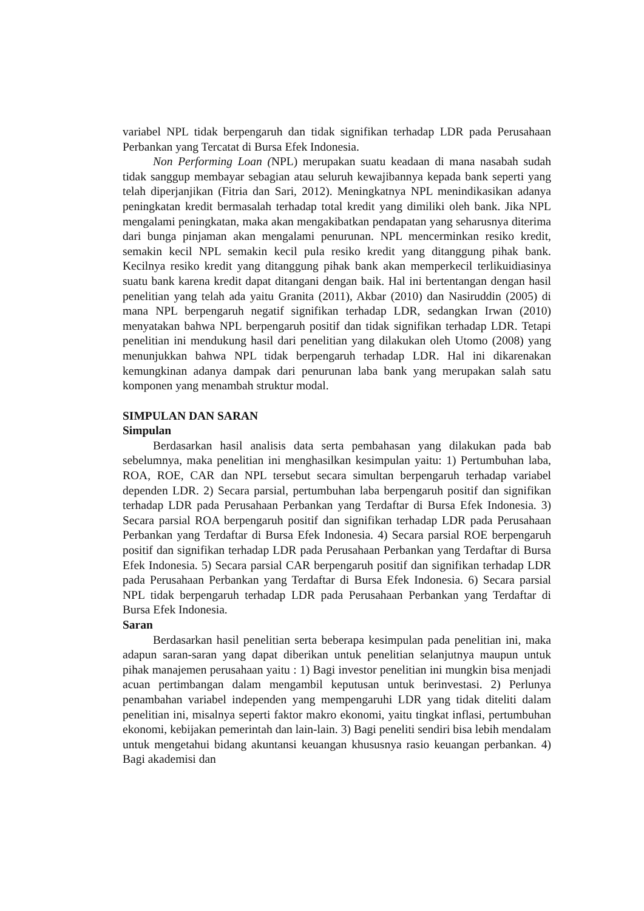variabel NPL tidak berpengaruh dan tidak signifikan terhadap LDR pada Perusahaan Perbankan yang Tercatat di Bursa Efek Indonesia.
Non Performing Loan (NPL) merupakan suatu keadaan di mana nasabah sudah tidak sanggup membayar sebagian atau seluruh kewajibannya kepada bank seperti yang telah diperjanjikan (Fitria dan Sari, 2012). Meningkatnya NPL menindikasikan adanya peningkatan kredit bermasalah terhadap total kredit yang dimiliki oleh bank. Jika NPL mengalami peningkatan, maka akan mengakibatkan pendapatan yang seharusnya diterima dari bunga pinjaman akan mengalami penurunan. NPL mencerminkan resiko kredit, semakin kecil NPL semakin kecil pula resiko kredit yang ditanggung pihak bank. Kecilnya resiko kredit yang ditanggung pihak bank akan memperkecil terlikuidiasinya suatu bank karena kredit dapat ditangani dengan baik. Hal ini bertentangan dengan hasil penelitian yang telah ada yaitu Granita (2011), Akbar (2010) dan Nasiruddin (2005) di mana NPL berpengaruh negatif signifikan terhadap LDR, sedangkan Irwan (2010) menyatakan bahwa NPL berpengaruh positif dan tidak signifikan terhadap LDR. Tetapi penelitian ini mendukung hasil dari penelitian yang dilakukan oleh Utomo (2008) yang menunjukkan bahwa NPL tidak berpengaruh terhadap LDR. Hal ini dikarenakan kemungkinan adanya dampak dari penurunan laba bank yang merupakan salah satu komponen yang menambah struktur modal.
SIMPULAN DAN SARAN
Simpulan
Berdasarkan hasil analisis data serta pembahasan yang dilakukan pada bab sebelumnya, maka penelitian ini menghasilkan kesimpulan yaitu: 1) Pertumbuhan laba, ROA, ROE, CAR dan NPL tersebut secara simultan berpengaruh terhadap variabel dependen LDR. 2) Secara parsial, pertumbuhan laba berpengaruh positif dan signifikan terhadap LDR pada Perusahaan Perbankan yang Terdaftar di Bursa Efek Indonesia. 3) Secara parsial ROA berpengaruh positif dan signifikan terhadap LDR pada Perusahaan Perbankan yang Terdaftar di Bursa Efek Indonesia. 4) Secara parsial ROE berpengaruh positif dan signifikan terhadap LDR pada Perusahaan Perbankan yang Terdaftar di Bursa Efek Indonesia. 5) Secara parsial CAR berpengaruh positif dan signifikan terhadap LDR pada Perusahaan Perbankan yang Terdaftar di Bursa Efek Indonesia. 6) Secara parsial NPL tidak berpengaruh terhadap LDR pada Perusahaan Perbankan yang Terdaftar di Bursa Efek Indonesia.
Saran
Berdasarkan hasil penelitian serta beberapa kesimpulan pada penelitian ini, maka adapun saran-saran yang dapat diberikan untuk penelitian selanjutnya maupun untuk pihak manajemen perusahaan yaitu : 1) Bagi investor penelitian ini mungkin bisa menjadi acuan pertimbangan dalam mengambil keputusan untuk berinvestasi. 2) Perlunya penambahan variabel independen yang mempengaruhi LDR yang tidak diteliti dalam penelitian ini, misalnya seperti faktor makro ekonomi, yaitu tingkat inflasi, pertumbuhan ekonomi, kebijakan pemerintah dan lain-lain. 3) Bagi peneliti sendiri bisa lebih mendalam untuk mengetahui bidang akuntansi keuangan khususnya rasio keuangan perbankan. 4) Bagi akademisi dan